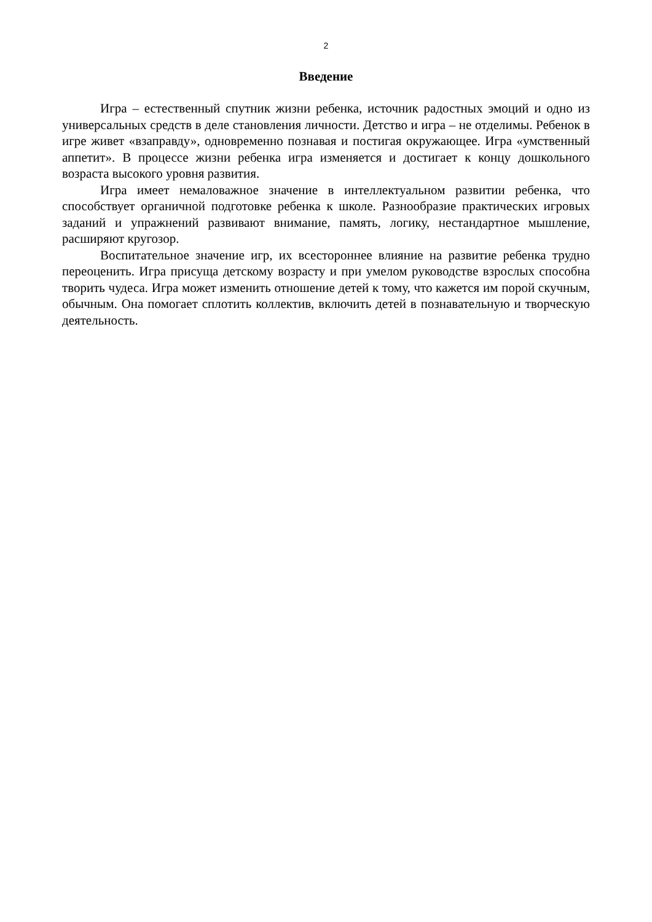2
Введение
Игра – естественный спутник жизни ребенка, источник радостных эмоций и одно из универсальных средств в деле становления личности. Детство и игра – не отделимы. Ребенок в игре живет «взаправду», одновременно познавая и постигая окружающее. Игра «умственный аппетит». В процессе жизни ребенка игра изменяется и достигает к концу дошкольного возраста высокого уровня развития.
Игра имеет немаловажное значение в интеллектуальном развитии ребенка, что способствует органичной подготовке ребенка к школе. Разнообразие практических игровых заданий и упражнений развивают внимание, память, логику, нестандартное мышление, расширяют кругозор.
Воспитательное значение игр, их всестороннее влияние на развитие ребенка трудно переоценить. Игра присуща детскому возрасту и при умелом руководстве взрослых способна творить чудеса. Игра может изменить отношение детей к тому, что кажется им порой скучным, обычным. Она помогает сплотить коллектив, включить детей в познавательную и творческую деятельность.